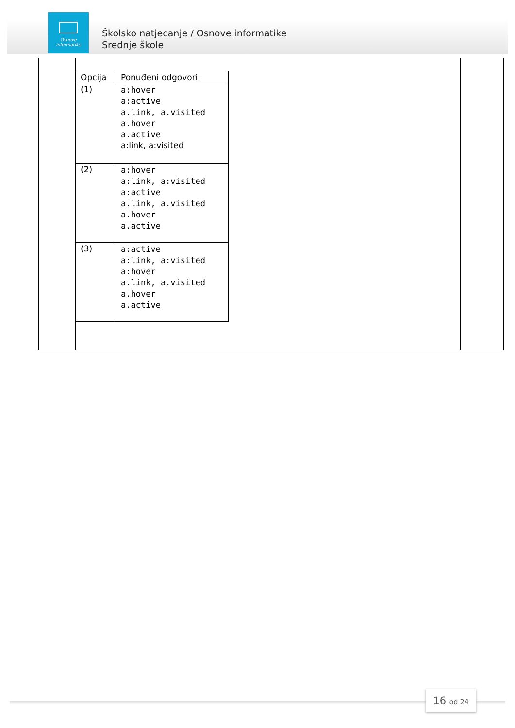Osnove
informatike
Školsko natjecanje / Osnove informatike
Srednje škole
| | / Opcija / Ponuđeni odgovori: / / --- / --- / / (1) / a:hover a:active a.link, a.visited a.hover a.active a:link, a:visited / / (2) / a:hover a:link, a:visited a:active a.link, a.visited a.hover a.active / / (3) / a:active a:link, a:visited a:hover a.link, a.visited a.hover a.active / | |
16 od 24